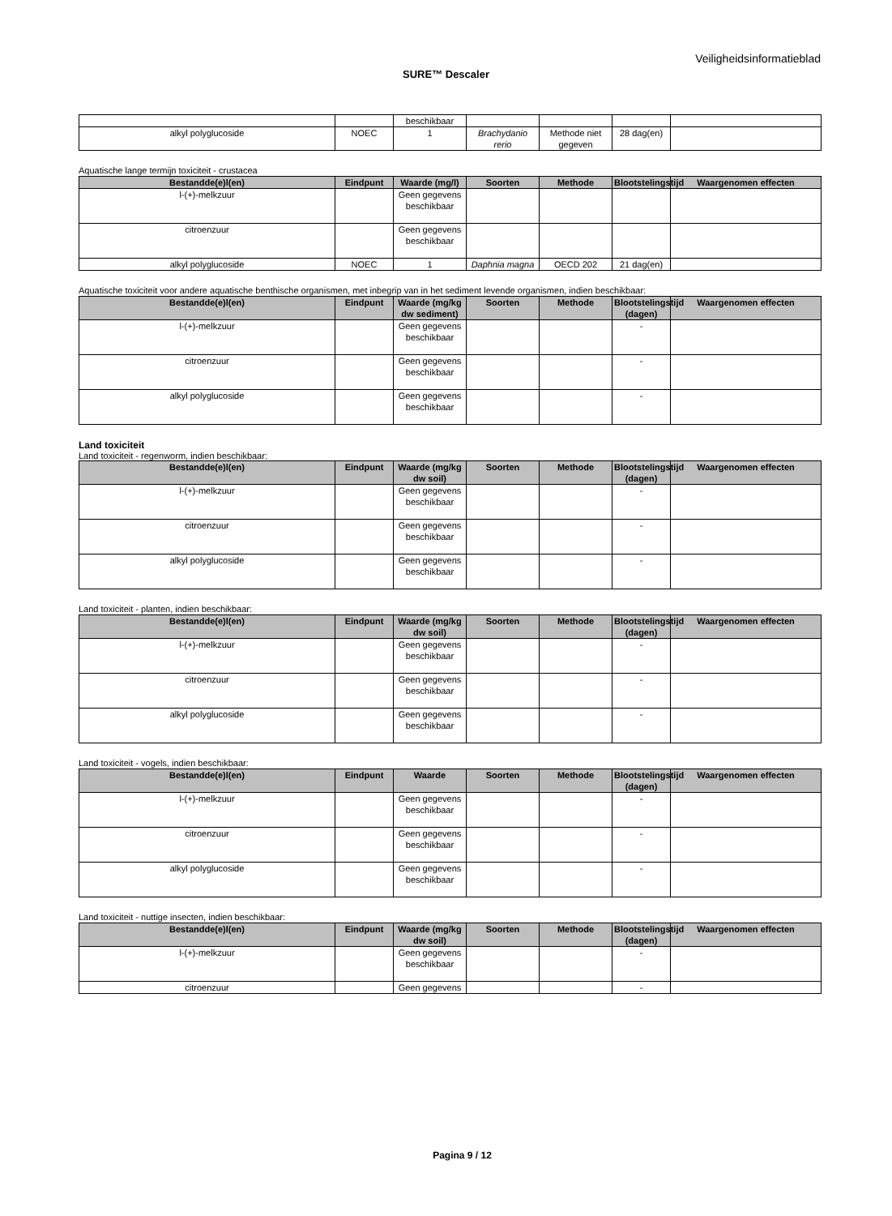Veiligheidsinformatieblad
SURE™ Descaler
| | | beschikbaar | | | | |
| alkyl polyglucoside | NOEC | 1 | Brachydanio rerio | Methode niet gegeven | 28 dag(en) | |
Aquatische lange termijn toxiciteit - crustacea
| Bestandde(e)l(en) | Eindpunt | Waarde (mg/l) | Soorten | Methode | Blootstelingstijd | Waargenomen effecten |
| --- | --- | --- | --- | --- | --- | --- |
| l-(+)-melkzuur | | Geen gegevens beschikbaar | | | | |
| citroenzuur | | Geen gegevens beschikbaar | | | | |
| alkyl polyglucoside | NOEC | 1 | Daphnia magna | OECD 202 | 21 dag(en) | |
Aquatische toxiciteit voor andere aquatische benthische organismen, met inbegrip van in het sediment levende organismen, indien beschikbaar:
| Bestandde(e)l(en) | Eindpunt | Waarde (mg/kg dw sediment) | Soorten | Methode | Blootstelingstijd (dagen) | Waargenomen effecten |
| --- | --- | --- | --- | --- | --- | --- |
| l-(+)-melkzuur | | Geen gegevens beschikbaar | | | - | |
| citroenzuur | | Geen gegevens beschikbaar | | | - | |
| alkyl polyglucoside | | Geen gegevens beschikbaar | | | - | |
Land toxiciteit
Land toxiciteit - regenworm, indien beschikbaar:
| Bestandde(e)l(en) | Eindpunt | Waarde (mg/kg dw soil) | Soorten | Methode | Blootstelingstijd (dagen) | Waargenomen effecten |
| --- | --- | --- | --- | --- | --- | --- |
| l-(+)-melkzuur | | Geen gegevens beschikbaar | | | - | |
| citroenzuur | | Geen gegevens beschikbaar | | | - | |
| alkyl polyglucoside | | Geen gegevens beschikbaar | | | - | |
Land toxiciteit - planten, indien beschikbaar:
| Bestandde(e)l(en) | Eindpunt | Waarde (mg/kg dw soil) | Soorten | Methode | Blootstelingstijd (dagen) | Waargenomen effecten |
| --- | --- | --- | --- | --- | --- | --- |
| l-(+)-melkzuur | | Geen gegevens beschikbaar | | | - | |
| citroenzuur | | Geen gegevens beschikbaar | | | - | |
| alkyl polyglucoside | | Geen gegevens beschikbaar | | | - | |
Land toxiciteit - vogels, indien beschikbaar:
| Bestandde(e)l(en) | Eindpunt | Waarde | Soorten | Methode | Blootstelingstijd (dagen) | Waargenomen effecten |
| --- | --- | --- | --- | --- | --- | --- |
| l-(+)-melkzuur | | Geen gegevens beschikbaar | | | - | |
| citroenzuur | | Geen gegevens beschikbaar | | | - | |
| alkyl polyglucoside | | Geen gegevens beschikbaar | | | - | |
Land toxiciteit - nuttige insecten, indien beschikbaar:
| Bestandde(e)l(en) | Eindpunt | Waarde (mg/kg dw soil) | Soorten | Methode | Blootstelingstijd (dagen) | Waargenomen effecten |
| --- | --- | --- | --- | --- | --- | --- |
| l-(+)-melkzuur | | Geen gegevens beschikbaar | | | - | |
| citroenzuur | | Geen gegevens | | | - | |
Pagina 9 / 12